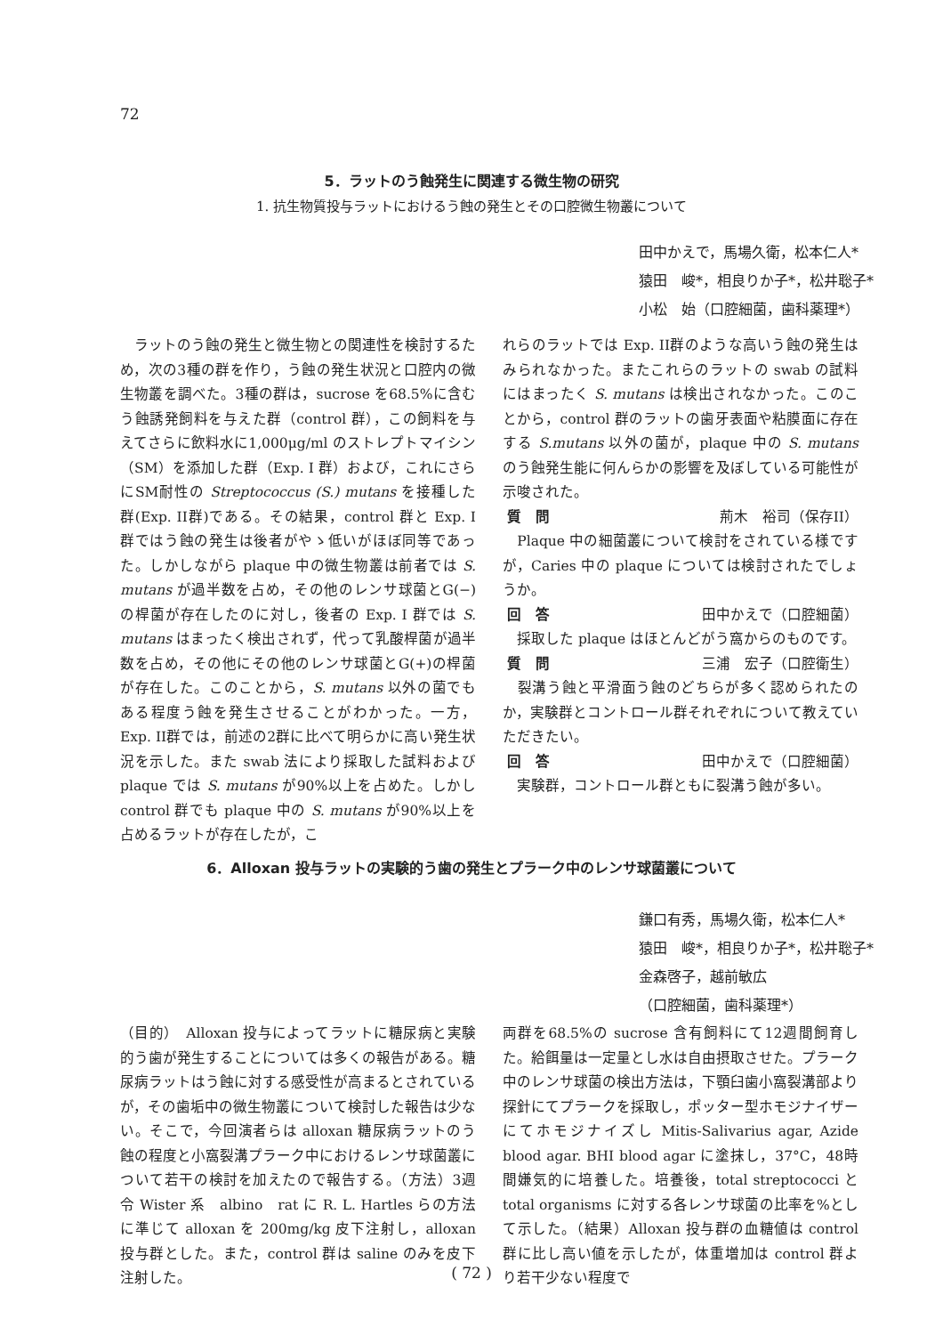72
5．ラットのう蝕発生に関連する微生物の研究
1. 抗生物質投与ラットにおけるう蝕の発生とその口腔微生物叢について
田中かえで，馬場久衛，松本仁人*
猿田　峻*，相良りか子*，松井聡子*
小松　始（口腔細菌，歯科薬理*）
　ラットのう蝕の発生と微生物との関連性を検討するため，次の3種の群を作り，う蝕の発生状況と口腔内の微生物叢を調べた。3種の群は，sucrose を68.5%に含むう蝕誘発飼料を与えた群（control 群），この飼料を与えてさらに飲料水に1,000μg/ml のストレプトマイシン（SM）を添加した群（Exp. I 群）および，これにさらにSM耐性の Streptococcus (S.) mutans を接種した群(Exp. II群)である。その結果，control 群と Exp. I 群ではう蝕の発生は後者がやゝ低いがほぼ同等であった。しかしながら plaque 中の微生物叢は前者では S. mutans が過半数を占め，その他のレンサ球菌とG(−)の桿菌が存在したのに対し，後者の Exp. I 群では S. mutans はまったく検出されず，代って乳酸桿菌が過半数を占め，その他にその他のレンサ球菌とG(+)の桿菌が存在した。このことから，S. mutans 以外の菌でもある程度う蝕を発生させることがわかった。一方，Exp. II群では，前述の2群に比べて明らかに高い発生状況を示した。また swab 法により採取した試料および plaque では S. mutans が90%以上を占めた。しかし control 群でも plaque 中の S. mutans が90%以上を占めるラットが存在したが，こ
れらのラットでは Exp. II群のような高いう蝕の発生はみられなかった。またこれらのラットの swab の試料にはまったく S. mutans は検出されなかった。このことから，control 群のラットの歯牙表面や粘膜面に存在する S.mutans 以外の菌が，plaque 中の S. mutans のう蝕発生能に何んらかの影響を及ぼしている可能性が示唆された。
質　問 荊木　裕司（保存II）
　Plaque 中の細菌叢について検討をされている様ですが，Caries 中の plaque については検討されたでしょうか。
回　答 田中かえで（口腔細菌）
　採取した plaque はほとんどがう窩からのものです。
質　問 三浦　宏子（口腔衛生）
　裂溝う蝕と平滑面う蝕のどちらが多く認められたのか，実験群とコントロール群それぞれについて教えていただきたい。
回　答 田中かえで（口腔細菌）
　実験群，コントロール群ともに裂溝う蝕が多い。
6．Alloxan 投与ラットの実験的う歯の発生とプラーク中のレンサ球菌叢について
鎌口有秀，馬場久衛，松本仁人*
猿田　峻*，相良りか子*，松井聡子*
金森啓子，越前敏広
（口腔細菌，歯科薬理*）
（目的）　Alloxan 投与によってラットに糖尿病と実験的う歯が発生することについては多くの報告がある。糖尿病ラットはう蝕に対する感受性が高まるとされているが，その歯垢中の微生物叢について検討した報告は少ない。そこで，今回演者らは alloxan 糖尿病ラットのう蝕の程度と小窩裂溝プラーク中におけるレンサ球菌叢について若干の検討を加えたので報告する。（方法）3週令 Wister 系　albino　rat に R. L. Hartles らの方法に準じて alloxan を 200mg/kg 皮下注射し，alloxan 投与群とした。また，control 群は saline のみを皮下注射した。
両群を68.5%の sucrose 含有飼料にて12週間飼育した。給餌量は一定量とし水は自由摂取させた。プラーク中のレンサ球菌の検出方法は，下顎臼歯小窩裂溝部より探針にてプラークを採取し，ポッター型ホモジナイザーにてホモジナイズし Mitis-Salivarius agar, Azide blood agar. BHI blood agar に塗抹し，37°C，48時間嫌気的に培養した。培養後，total streptococci と total organisms に対する各レンサ球菌の比率を%として示した。（結果）Alloxan 投与群の血糖値は control 群に比し高い値を示したが，体重増加は control 群より若干少ない程度で
( 72 )